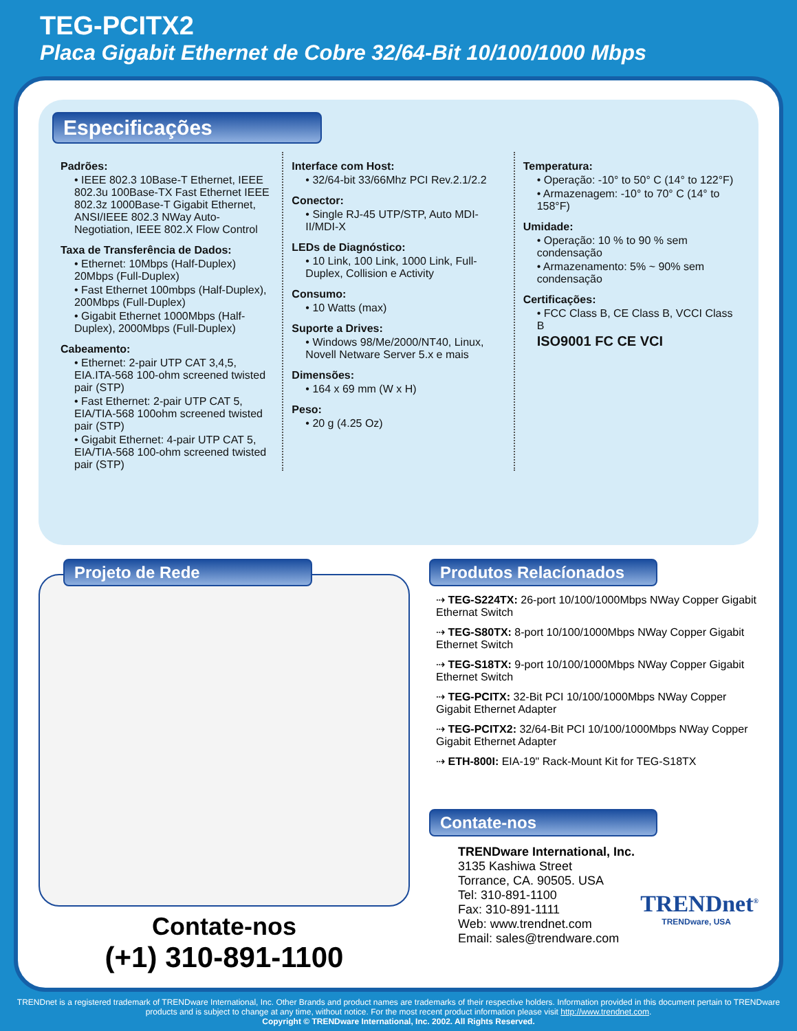TEG-PCITX2
Placa Gigabit Ethernet de Cobre 32/64-Bit 10/100/1000 Mbps
Especificações
Padrões:
• IEEE 802.3 10Base-T Ethernet, IEEE 802.3u 100Base-TX Fast Ethernet IEEE 802.3z 1000Base-T Gigabit Ethernet, ANSI/IEEE 802.3 NWay Auto-Negotiation, IEEE 802.X Flow Control
Taxa de Transferência de Dados:
• Ethernet: 10Mbps (Half-Duplex) 20Mbps (Full-Duplex)
• Fast Ethernet 100mbps (Half-Duplex), 200Mbps (Full-Duplex)
• Gigabit Ethernet 1000Mbps (Half-Duplex), 2000Mbps (Full-Duplex)
Cabeamento:
• Ethernet: 2-pair UTP CAT 3,4,5, EIA.ITA-568 100-ohm screened twisted pair (STP)
• Fast Ethernet: 2-pair UTP CAT 5, EIA/TIA-568 100ohm screened twisted pair (STP)
• Gigabit Ethernet: 4-pair UTP CAT 5, EIA/TIA-568 100-ohm screened twisted pair (STP)
Interface com Host:
• 32/64-bit 33/66Mhz PCI Rev.2.1/2.2
Conector:
• Single RJ-45 UTP/STP, Auto MDI-II/MDI-X
LEDs de Diagnóstico:
• 10 Link, 100 Link, 1000 Link, Full-Duplex, Collision e Activity
Consumo:
• 10 Watts (max)
Suporte a Drives:
• Windows 98/Me/2000/NT40, Linux, Novell Netware Server 5.x e mais
Dimensões:
• 164 x 69 mm (W x H)
Peso:
• 20 g (4.25 Oz)
Temperatura:
• Operação: -10° to 50° C (14° to 122°F)
• Armazenagem: -10° to 70° C (14° to 158°F)
Umidade:
• Operação: 10 % to 90 % sem condensação
• Armazenamento: 5% ~ 90% sem condensação
Certificações:
• FCC Class B, CE Class B, VCCI Class B
ISO9001 FC CE VCI
Projeto de Rede
Contate-nos
(+1) 310-891-1100
Produtos Relacíonados
⇢ TEG-S224TX: 26-port 10/100/1000Mbps NWay Copper Gigabit Ethernat Switch
⇢ TEG-S80TX: 8-port 10/100/1000Mbps NWay Copper Gigabit Ethernet Switch
⇢ TEG-S18TX: 9-port 10/100/1000Mbps NWay Copper Gigabit Ethernet Switch
⇢ TEG-PCITX: 32-Bit PCI 10/100/1000Mbps NWay Copper Gigabit Ethernet Adapter
⇢ TEG-PCITX2: 32/64-Bit PCI 10/100/1000Mbps NWay Copper Gigabit Ethernet Adapter
⇢ ETH-800I: EIA-19" Rack-Mount Kit for TEG-S18TX
Contate-nos
TRENDware International, Inc.
3135 Kashiwa Street
Torrance, CA. 90505. USA
Tel: 310-891-1100
Fax: 310-891-1111
Web: www.trendnet.com
Email: sales@trendware.com
TRENDnet<sup>®</sup>
TRENDware, USA
TRENDnet is a registered trademark of TRENDware International, Inc. Other Brands and product names are trademarks of their respective holders. Information provided in this document pertain to TRENDware products and is subject to change at any time, without notice. For the most recent product information please visit http://www.trendnet.com.
Copyright © TRENDware International, Inc. 2002. All Rights Reserved.